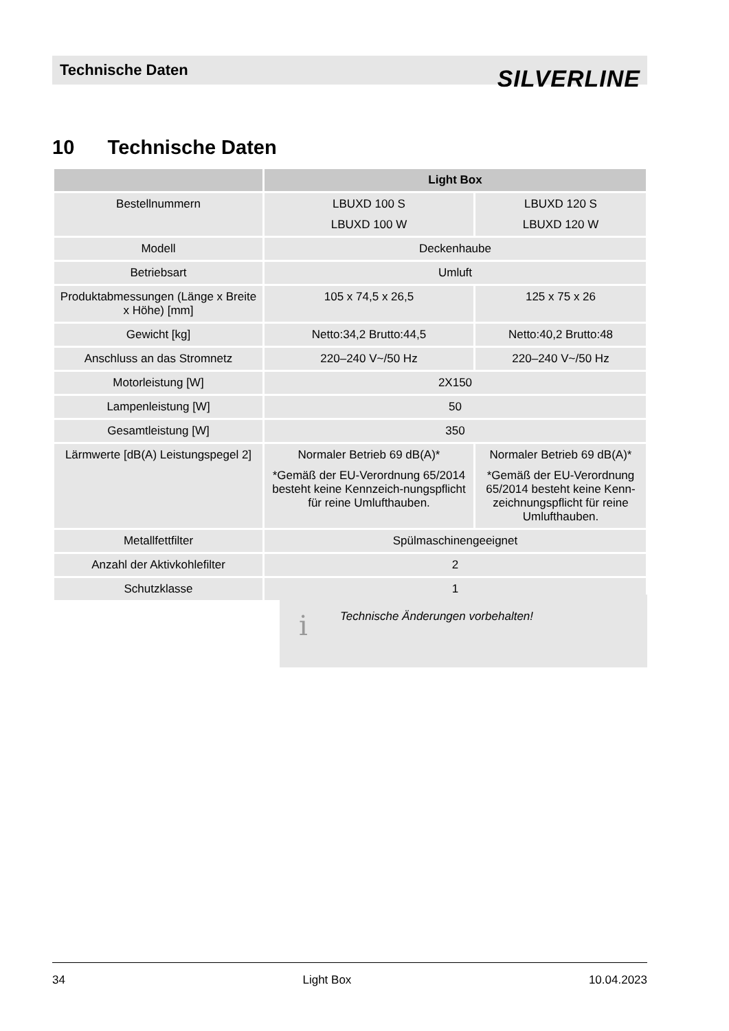Technische Daten SILVERLINE
10 Technische Daten
| | Light Box | |
| --- | --- | --- |
| Bestellnummern | LBUXD 100 S LBUXD 100 W | LBUXD 120 S LBUXD 120 W |
| Modell | Deckenhaube | |
| Betriebsart | Umluft | |
| Produktabmessungen (Länge x Breite x Höhe) [mm] | 105 x 74,5 x 26,5 | 125 x 75 x 26 |
| Gewicht [kg] | Netto:34,2 Brutto:44,5 | Netto:40,2 Brutto:48 |
| Anschluss an das Stromnetz | 220–240 V~/50 Hz | 220–240 V~/50 Hz |
| Motorleistung [W] | 2X150 | |
| Lampenleistung [W] | 50 | |
| Gesamtleistung [W] | 350 | |
| Lärmwerte [dB(A) Leistungspegel 2] | Normaler Betrieb 69 dB(A)* *Gemäß der EU-Verordnung 65/2014 besteht keine Kennzeich-nungspflicht für reine Umlufthauben. | Normaler Betrieb 69 dB(A)* *Gemäß der EU-Verordnung 65/2014 besteht keine Kenn-zeichnungspflicht für reine Umlufthauben. |
| Metallfettfilter | Spülmaschinengeeignet | |
| Anzahl der Aktivkohlefilter | 2 | |
| Schutzklasse | 1 | |
i Technische Änderungen vorbehalten!
34 Light Box 10.04.2023